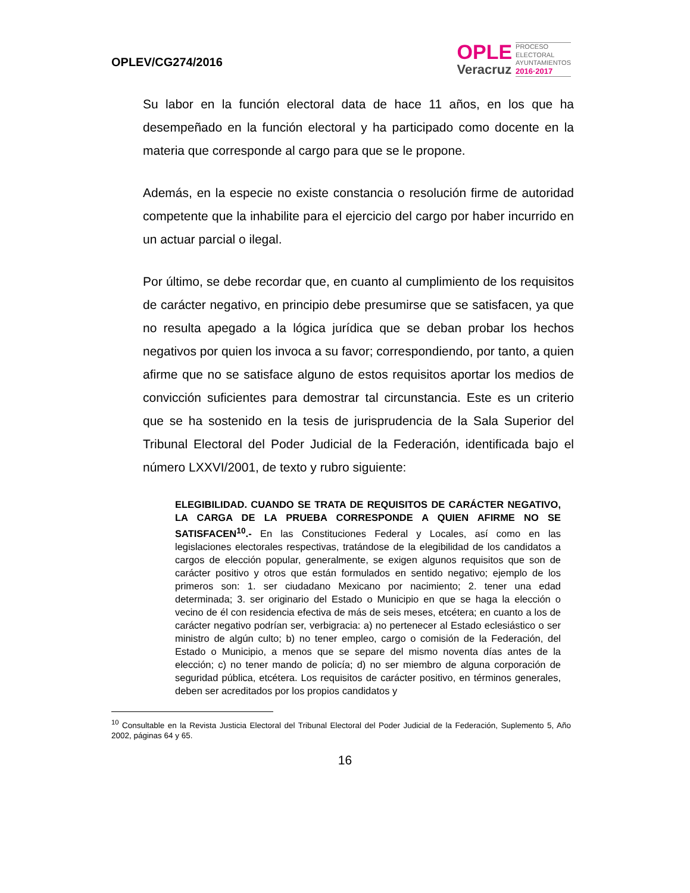OPLEV/CG274/2016
OPLE
Veracruz
PROCESO
ELECTORAL
AYUNTAMIENTOS
2016·2017
Su labor en la función electoral data de hace 11 años, en los que ha desempeñado en la función electoral y ha participado como docente en la materia que corresponde al cargo para que se le propone.
Además, en la especie no existe constancia o resolución firme de autoridad competente que la inhabilite para el ejercicio del cargo por haber incurrido en un actuar parcial o ilegal.
Por último, se debe recordar que, en cuanto al cumplimiento de los requisitos de carácter negativo, en principio debe presumirse que se satisfacen, ya que no resulta apegado a la lógica jurídica que se deban probar los hechos negativos por quien los invoca a su favor; correspondiendo, por tanto, a quien afirme que no se satisface alguno de estos requisitos aportar los medios de convicción suficientes para demostrar tal circunstancia. Este es un criterio que se ha sostenido en la tesis de jurisprudencia de la Sala Superior del Tribunal Electoral del Poder Judicial de la Federación, identificada bajo el número LXXVI/2001, de texto y rubro siguiente:
ELEGIBILIDAD. CUANDO SE TRATA DE REQUISITOS DE CARÁCTER NEGATIVO, LA CARGA DE LA PRUEBA CORRESPONDE A QUIEN AFIRME NO SE SATISFACEN<sup>10</sup>.- En las Constituciones Federal y Locales, así como en las legislaciones electorales respectivas, tratándose de la elegibilidad de los candidatos a cargos de elección popular, generalmente, se exigen algunos requisitos que son de carácter positivo y otros que están formulados en sentido negativo; ejemplo de los primeros son: 1. ser ciudadano Mexicano por nacimiento; 2. tener una edad determinada; 3. ser originario del Estado o Municipio en que se haga la elección o vecino de él con residencia efectiva de más de seis meses, etcétera; en cuanto a los de carácter negativo podrían ser, verbigracia: a) no pertenecer al Estado eclesiástico o ser ministro de algún culto; b) no tener empleo, cargo o comisión de la Federación, del Estado o Municipio, a menos que se separe del mismo noventa días antes de la elección; c) no tener mando de policía; d) no ser miembro de alguna corporación de seguridad pública, etcétera. Los requisitos de carácter positivo, en términos generales, deben ser acreditados por los propios candidatos y
<sup>10</sup> Consultable en la Revista Justicia Electoral del Tribunal Electoral del Poder Judicial de la Federación, Suplemento 5, Año 2002, páginas 64 y 65.
16